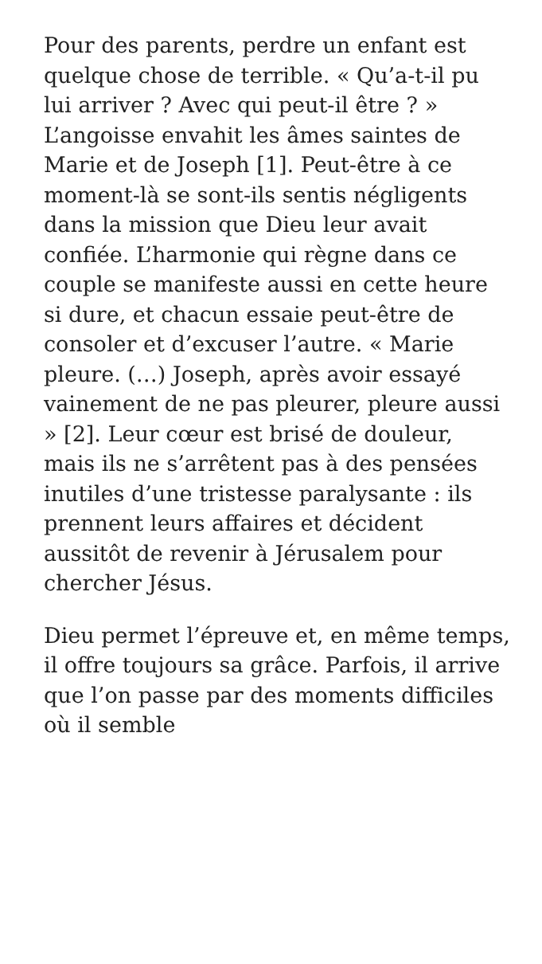Pour des parents, perdre un enfant est quelque chose de terrible. « Qu’a-t-il pu lui arriver ? Avec qui peut-il être ? » L’angoisse envahit les âmes saintes de Marie et de Joseph [1]. Peut-être à ce moment-là se sont-ils sentis négligents dans la mission que Dieu leur avait confiée. L’harmonie qui règne dans ce couple se manifeste aussi en cette heure si dure, et chacun essaie peut-être de consoler et d’excuser l’autre. « Marie pleure. (…) Joseph, après avoir essayé vainement de ne pas pleurer, pleure aussi » [2]. Leur cœur est brisé de douleur, mais ils ne s’arrêtent pas à des pensées inutiles d’une tristesse paralysante : ils prennent leurs affaires et décident aussitôt de revenir à Jérusalem pour chercher Jésus.
Dieu permet l’épreuve et, en même temps, il offre toujours sa grâce. Parfois, il arrive que l’on passe par des moments difficiles où il semble